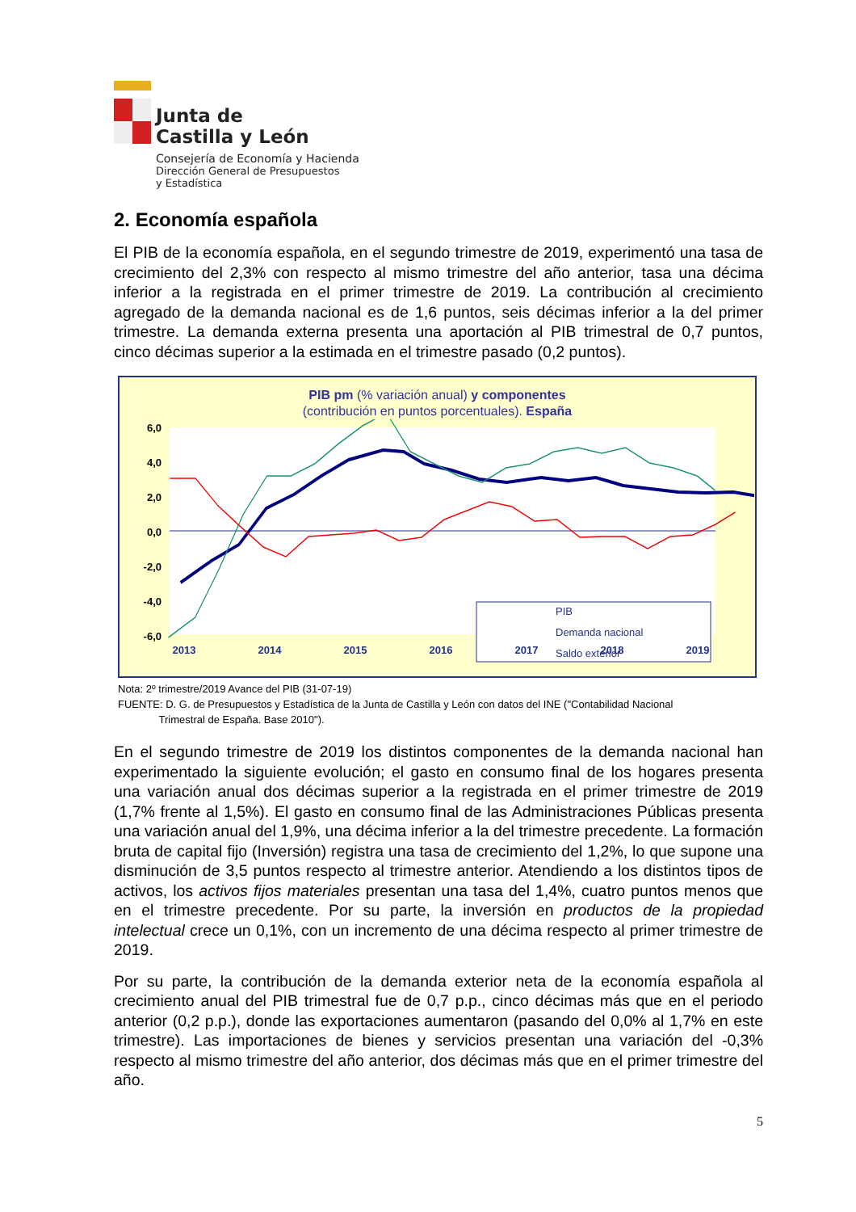Junta de
Castilla y León
Consejería de Economía y Hacienda
Dirección General de Presupuestos
y Estadística
2. Economía española
El PIB de la economía española, en el segundo trimestre de 2019, experimentó una tasa de crecimiento del 2,3% con respecto al mismo trimestre del año anterior, tasa una décima inferior a la registrada en el primer trimestre de 2019. La contribución al crecimiento agregado de la demanda nacional es de 1,6 puntos, seis décimas inferior a la del primer trimestre. La demanda externa presenta una aportación al PIB trimestral de 0,7 puntos, cinco décimas superior a la estimada en el trimestre pasado (0,2 puntos).
PIB pm (% variación anual) y componentes
(contribución en puntos porcentuales). España
6,0
4,0
2,0
0,0
-2,0
-4,0
-6,0
PIB
Demanda nacional
Saldo exterior
2013
2014
2015
2016
2017
2018
2019
Nota: 2º trimestre/2019 Avance del PIB (31-07-19)
FUENTE: D. G. de Presupuestos y Estadística de la Junta de Castilla y León con datos del INE ("Contabilidad Nacional
Trimestral de España. Base 2010").
En el segundo trimestre de 2019 los distintos componentes de la demanda nacional han experimentado la siguiente evolución; el gasto en consumo final de los hogares presenta una variación anual dos décimas superior a la registrada en el primer trimestre de 2019 (1,7% frente al 1,5%). El gasto en consumo final de las Administraciones Públicas presenta una variación anual del 1,9%, una décima inferior a la del trimestre precedente. La formación bruta de capital fijo (Inversión) registra una tasa de crecimiento del 1,2%, lo que supone una disminución de 3,5 puntos respecto al trimestre anterior. Atendiendo a los distintos tipos de activos, los activos fijos materiales presentan una tasa del 1,4%, cuatro puntos menos que en el trimestre precedente. Por su parte, la inversión en productos de la propiedad intelectual crece un 0,1%, con un incremento de una décima respecto al primer trimestre de 2019.
Por su parte, la contribución de la demanda exterior neta de la economía española al crecimiento anual del PIB trimestral fue de 0,7 p.p., cinco décimas más que en el periodo anterior (0,2 p.p.), donde las exportaciones aumentaron (pasando del 0,0% al 1,7% en este trimestre). Las importaciones de bienes y servicios presentan una variación del -0,3% respecto al mismo trimestre del año anterior, dos décimas más que en el primer trimestre del año.
5